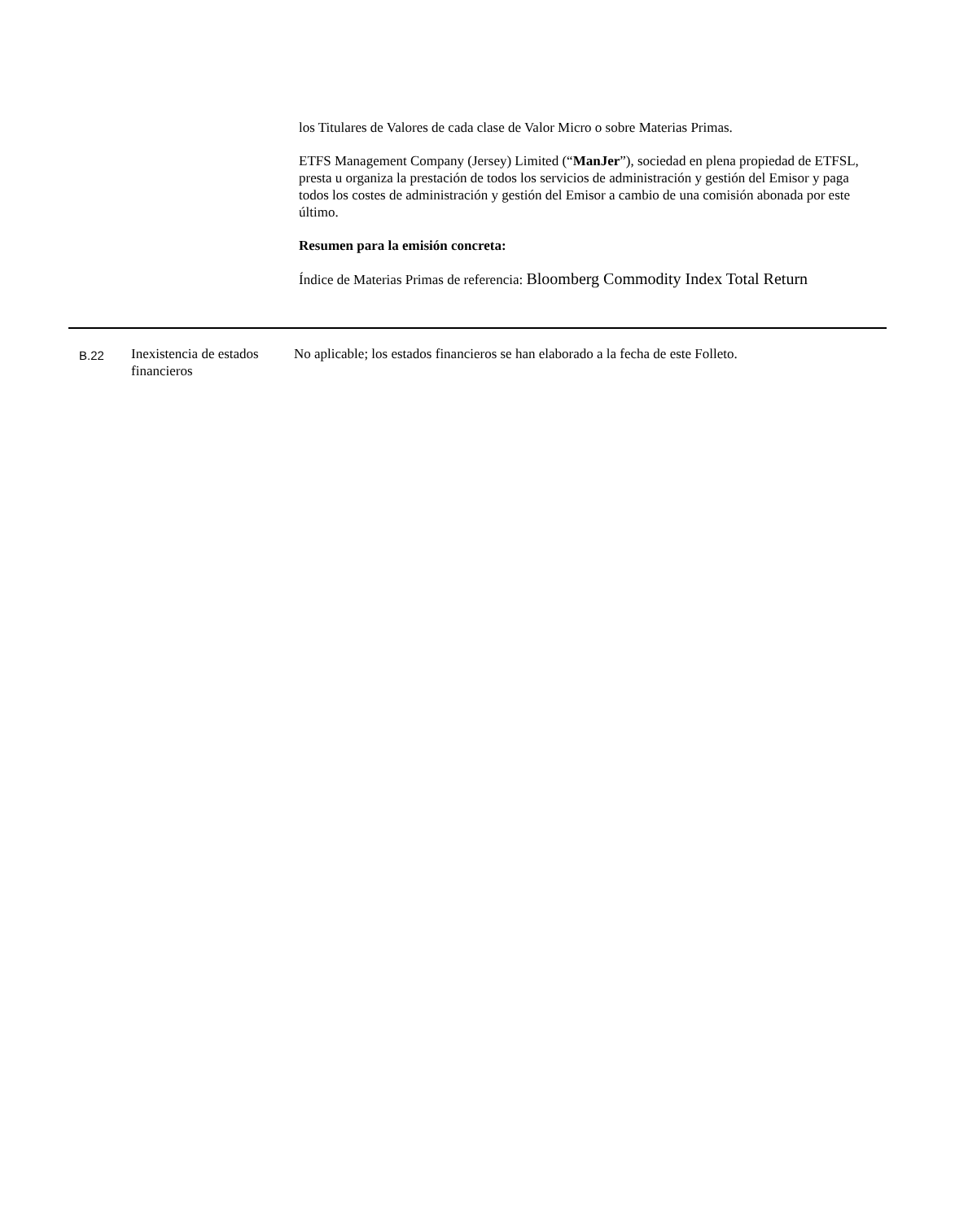los Titulares de Valores de cada clase de Valor Micro o sobre Materias Primas.
ETFS Management Company (Jersey) Limited (“ManJer”), sociedad en plena propiedad de ETFSL, presta u organiza la prestación de todos los servicios de administración y gestión del Emisor y paga todos los costes de administración y gestión del Emisor a cambio de una comisión abonada por este último.
Resumen para la emisión concreta:
Índice de Materias Primas de referencia: Bloomberg Commodity Index Total Return
| B.22 | Inexistencia de estados financieros | No aplicable; los estados financieros se han elaborado a la fecha de este Folleto. |